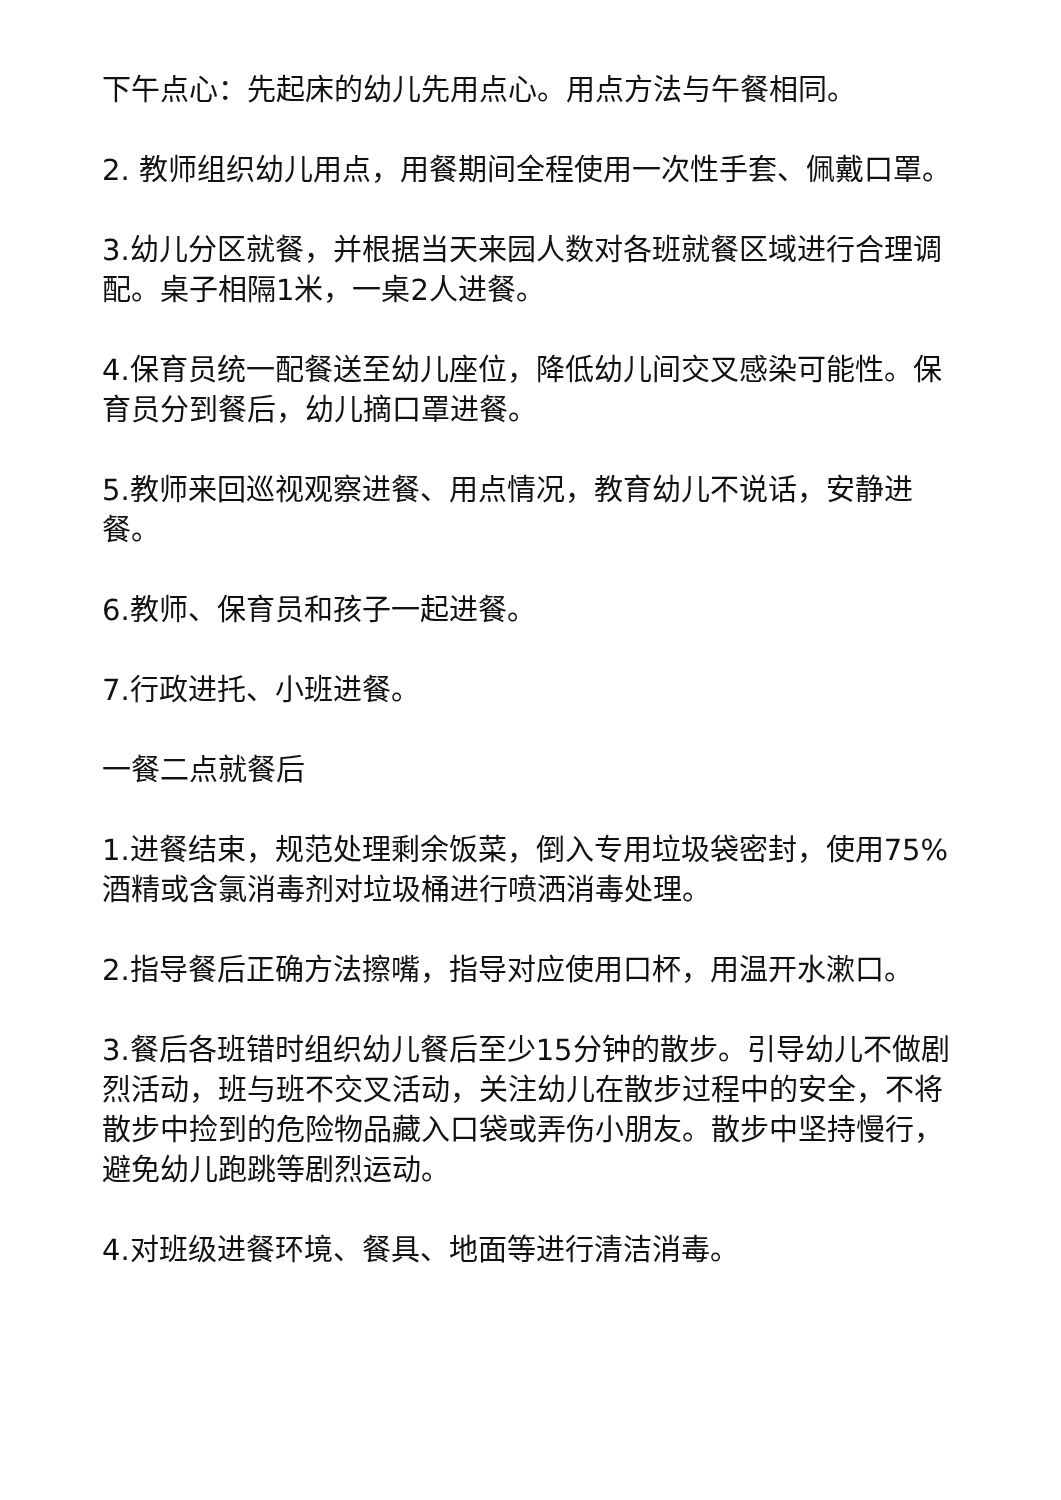下午点心：先起床的幼儿先用点心。用点方法与午餐相同。
2. 教师组织幼儿用点，用餐期间全程使用一次性手套、佩戴口罩。
3.幼儿分区就餐，并根据当天来园人数对各班就餐区域进行合理调配。桌子相隔1米，一桌2人进餐。
4.保育员统一配餐送至幼儿座位，降低幼儿间交叉感染可能性。保育员分到餐后，幼儿摘口罩进餐。
5.教师来回巡视观察进餐、用点情况，教育幼儿不说话，安静进餐。
6.教师、保育员和孩子一起进餐。
7.行政进托、小班进餐。
一餐二点就餐后
1.进餐结束，规范处理剩余饭菜，倒入专用垃圾袋密封，使用75%酒精或含氯消毒剂对垃圾桶进行喷洒消毒处理。
2.指导餐后正确方法擦嘴，指导对应使用口杯，用温开水漱口。
3.餐后各班错时组织幼儿餐后至少15分钟的散步。引导幼儿不做剧烈活动，班与班不交叉活动，关注幼儿在散步过程中的安全，不将散步中捡到的危险物品藏入口袋或弄伤小朋友。散步中坚持慢行，避免幼儿跑跳等剧烈运动。
4.对班级进餐环境、餐具、地面等进行清洁消毒。